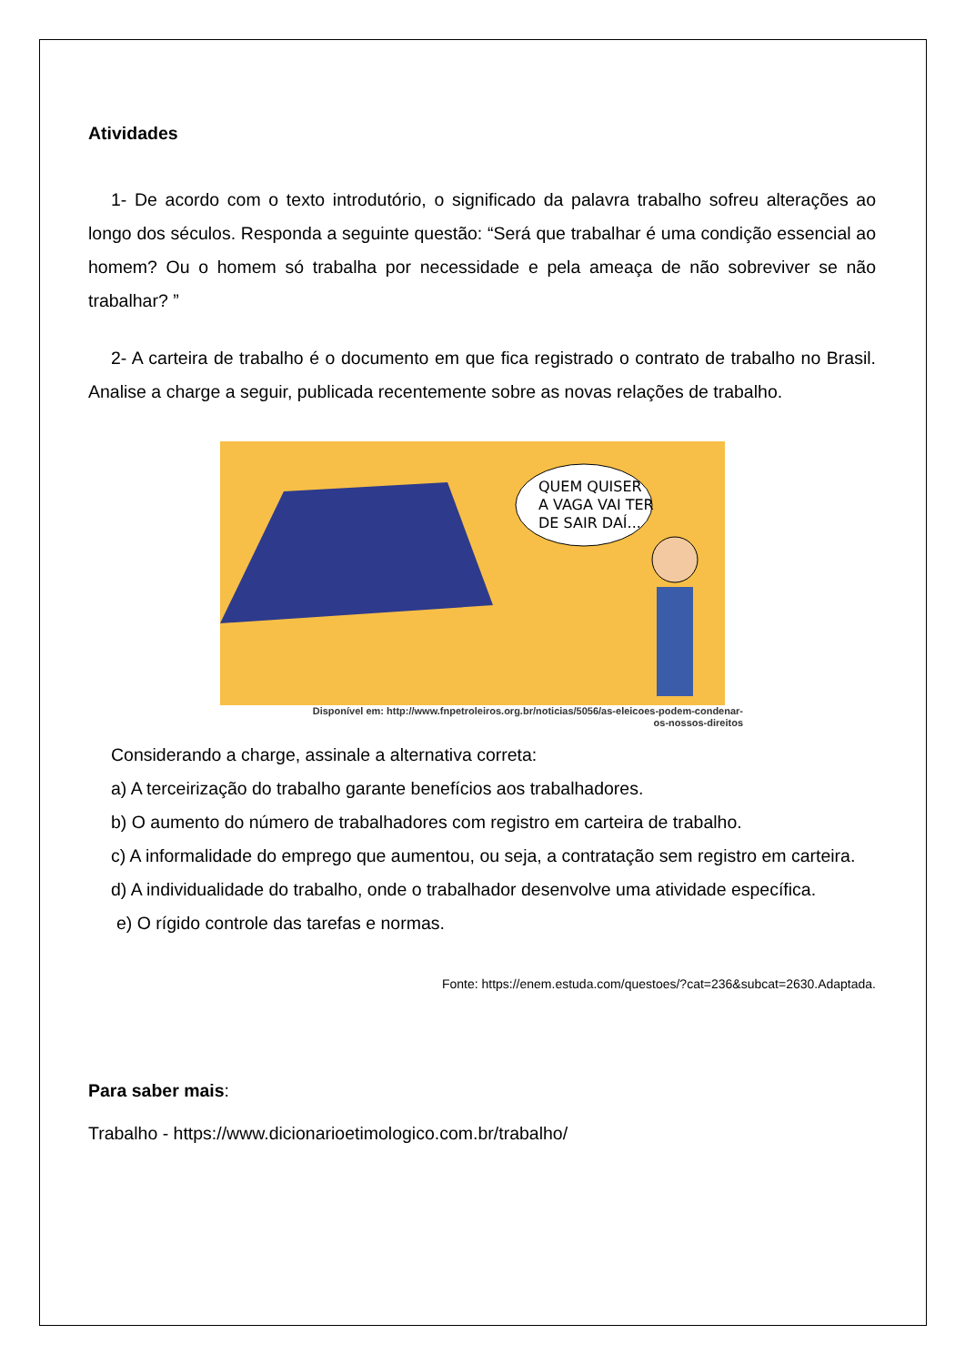Atividades
1- De acordo com o texto introdutório, o significado da palavra trabalho sofreu alterações ao longo dos séculos. Responda a seguinte questão: “Será que trabalhar é uma condição essencial ao homem? Ou o homem só trabalha por necessidade e pela ameaça de não sobreviver se não trabalhar? ”
2- A carteira de trabalho é o documento em que fica registrado o contrato de trabalho no Brasil. Analise a charge a seguir, publicada recentemente sobre as novas relações de trabalho.
QUEM QUISER
A VAGA VAI TER
DE SAIR DAÍ...
Disponível em: http://www.fnpetroleiros.org.br/noticias/5056/as-eleicoes-podem-condenar-
os-nossos-direitos
Considerando a charge, assinale a alternativa correta:
a) A terceirização do trabalho garante benefícios aos trabalhadores.
b) O aumento do número de trabalhadores com registro em carteira de trabalho.
c) A informalidade do emprego que aumentou, ou seja, a contratação sem registro em carteira.
d) A individualidade do trabalho, onde o trabalhador desenvolve uma atividade específica.
e) O rígido controle das tarefas e normas.
Fonte: https://enem.estuda.com/questoes/?cat=236&subcat=2630.Adaptada.
Para saber mais:
Trabalho - https://www.dicionarioetimologico.com.br/trabalho/